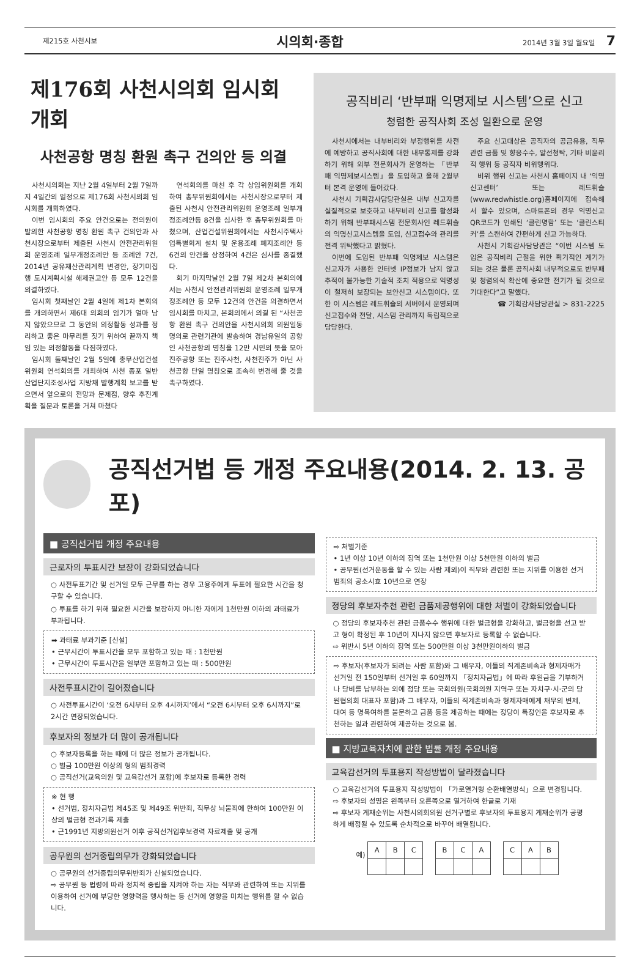제215호 사천시보 시의회·종합 2014년 3월 3일 월요일 7
제176회 사천시의회 임시회 개회
사천공항 명칭 환원 촉구 건의안 등 의결
사천시의회는 지난 2월 4일부터 2월 7일까지 4일간의 일정으로 제176회 사천시의회 임시회를 개회하였다.
이번 임시회의 주요 안건으로는 전의원이 발의한 사천공항 명칭 환원 촉구 건의안과 사천시장으로부터 제출된 사천시 안전관리위원회 운영조례 일부개정조례안 등 조례안 7건, 2014년 공유재산관리계획 변경안, 장기미집행 도시계획시설 해제권고안 등 모두 12건을 의결하였다.
임시회 첫째날인 2월 4일에 제1차 본회의를 개의하면서 제6대 의회의 임기가 얼마 남지 않았으므로 그 동안의 의정활동 성과를 정리하고 좋은 마무리를 짓기 위하여 끝까지 책임 있는 의정활동을 다짐하였다.
임시회 둘째날인 2월 5일에 총무산업건설위원회 연석회의를 개최하여 사천 종포 일반산업단지조성사업 지방채 발행계획 보고를 받으면서 앞으로의 전망과 문제점, 향후 추진계획을 질문과 토론을 거쳐 마쳤다
연석회의를 마친 후 각 상임위원회를 개회하여 총무위원회에서는 사천시장으로부터 제출된 사천시 안전관리위원회 운영조례 일부개정조례안등 8건을 심사한 후 총무위원회를 마쳤으며, 산업건설위원회에서는 사천시주택사업특별회계 설치 및 운용조례 폐지조례안 등 6건의 안건을 상정하여 4건은 심사를 종결했다.
회기 마지막날인 2월 7일 제2차 본회의에서는 사천시 안전관리위원회 운영조례 일부개정조례안 등 모두 12건의 안건을 의결하면서 임시회를 마치고, 본회의에서 의결 된 “사천공항 환원 촉구 건의안을 사천시의회 의원일동 명의로 관련기관에 발송하여 경남유일의 공항인 사천공항의 명칭을 12만 시민의 뜻을 모아 진주공항 또는 진주사천, 사천진주가 아닌 사천공항 단일 명칭으로 조속히 변경해 줄 것을 촉구하였다.
공직비리 ‘반부패 익명제보 시스템’으로 신고
청렴한 공직사회 조성 일환으로 운영
사천시에서는 내부비리와 부정행위를 사전에 예방하고 공직사회에 대한 내부통제를 강화하기 위해 외부 전문회사가 운영하는 「반부패 익명제보시스템」을 도입하고 올해 2월부터 본격 운영에 들어갔다.
사천시 기획감사담당관실은 내부 신고자를 실질적으로 보호하고 내부비리 신고를 활성화하기 위해 반부패시스템 전문회사인 레드휘슬의 익명신고시스템을 도입, 신고접수와 관리를 전격 위탁했다고 밝혔다.
이번에 도입된 반부패 익명제보 시스템은 신고자가 사용한 인터넷 IP정보가 남지 않고 추적이 불가능한 기술적 조치 적용으로 익명성이 철저히 보장되는 보안신고 시스템이다. 또한 이 시스템은 레드휘슬의 서버에서 운영되며 신고접수와 전달, 시스템 관리까지 독립적으로 담당한다.
주요 신고대상은 공직자의 공금유용, 직무관련 금품 및 향응수수, 알선청탁, 기타 비윤리적 행위 등 공직자 비위행위다.
비위 행위 신고는 사천시 홈페이지 내 ‘익명신고센터’ 또는 레드휘슬(www.redwhistle.org)홈페이지에 접속해서 할수 있으며, 스마트폰의 경우 익명신고 QR코드가 인쇄된 ‘클린명함’ 또는 ‘클린스티커’를 스캔하여 간편하게 신고 가능하다.
사천시 기획감사담당관은 “이번 시스템 도입은 공직비리 근절을 위한 획기적인 계기가 되는 것은 물론 공직사회 내부적으로도 반부패 및 청렴의식 확산에 중요한 전기가 될 것으로 기대한다”고 말했다.
☎ 기획감사담당관실 > 831-2225
공직선거법 등 개정 주요내용(2014. 2. 13. 공포)
■ 공직선거법 개정 주요내용
근로자의 투표시간 보장이 강화되었습니다
○ 사전투표기간 및 선거일 모두 근무를 하는 경우 고용주에게 투표에 필요한 시간을 청구할 수 있습니다.
○ 투표를 하기 위해 필요한 시간을 보장하지 아니한 자에게 1천만원 이하의 과태료가 부과됩니다.
➡ 과태료 부과기준 [신설]
• 근무시간이 투표시간을 모두 포함하고 있는 때 : 1천만원
• 근무시간이 투표시간을 일부만 포함하고 있는 때 : 500만원
사전투표시간이 길어졌습니다
○ 사전투표시간이 ‘오전 6시부터 오후 4시까지’에서 “오전 6시부터 오후 6시까지”로 2시간 연장되었습니다.
후보자의 정보가 더 많이 공개됩니다
○ 후보자등록을 하는 때에 더 많은 정보가 공개됩니다.
○ 벌금 100만원 이상의 형의 범죄경력
○ 공직선거(교육의원 및 교육감선거 포함)에 후보자로 등록한 경력
※ 현 행
• 선거범, 정치자금법 제45조 및 제49조 위반죄, 직무상 뇌물죄에 한하여 100만원 이상의 벌금형 전과기록 제출
• 근1991년 지방의원선거 이후 공직선거입후보경력 자료제출 및 공개
공무원의 선거중립의무가 강화되었습니다
○ 공무원의 선거중립의무위반죄가 신설되었습니다.
⇨ 공무원 등 법령에 따라 정치적 중립을 지켜야 하는 자는 직무와 관련하여 또는 지위를 이용하여 선거에 부당한 영향력을 행사하는 등 선거에 영향을 미치는 행위를 할 수 없습니다.
⇨ 처벌기준
• 1년 이상 10년 이하의 징역 또는 1천만원 이상 5천만원 이하의 벌금
• 공무원(선거운동을 할 수 있는 사람 제외)이 직무와 관련한 또는 지위를 이용한 선거범죄의 공소시효 10년으로 연장
정당의 후보자추천 관련 금품제공행위에 대한 처벌이 강화되었습니다
○ 정당의 후보자추천 관련 금품수수 행위에 대한 벌금형을 강화하고, 벌금형을 선고 받고 형이 확정된 후 10년이 지나지 않으면 후보자로 등록할 수 없습니다.
⇨ 위반시 5년 이하의 징역 또는 500만원 이상 3천만원이하의 벌금
⇨ 후보자(후보자가 되려는 사람 포함)와 그 배우자, 이들의 직계존비속과 형제자매가 선거일 전 150일부터 선거일 후 60일까지 「정치자금법」에 따라 후원금을 기부하거나 당비를 납부하는 외에 정당 또는 국회의원(국회의원 지역구 또는 자치구·시·군의 당원협의회 대표자 포함)과 그 배우자, 이들의 직계존비속과 형제자매에게 채무의 변제, 대여 등 명목여하를 불문하고 금품 등을 제공하는 때에는 정당이 특정인을 후보자로 추천하는 일과 관련하여 제공하는 것으로 봄.
■ 지방교육자치에 관한 법률 개정 주요내용
교육감선거의 투표용지 작성방법이 달라졌습니다
○ 교육감선거의 투표용지 작성방법이 「가로열거형 순환배열방식」으로 변경됩니다.
⇨ 후보자의 성명은 왼쪽부터 오른쪽으로 열거하여 한글로 기재
⇨ 후보자 게재순위는 사천시의회의원 선거구별로 후보자의 투표용지 게재순위가 공평하게 배정될 수 있도록 순차적으로 바꾸어 배열됩니다.
예)
| A | B | C |
| B | C | A |
| C | A | B |